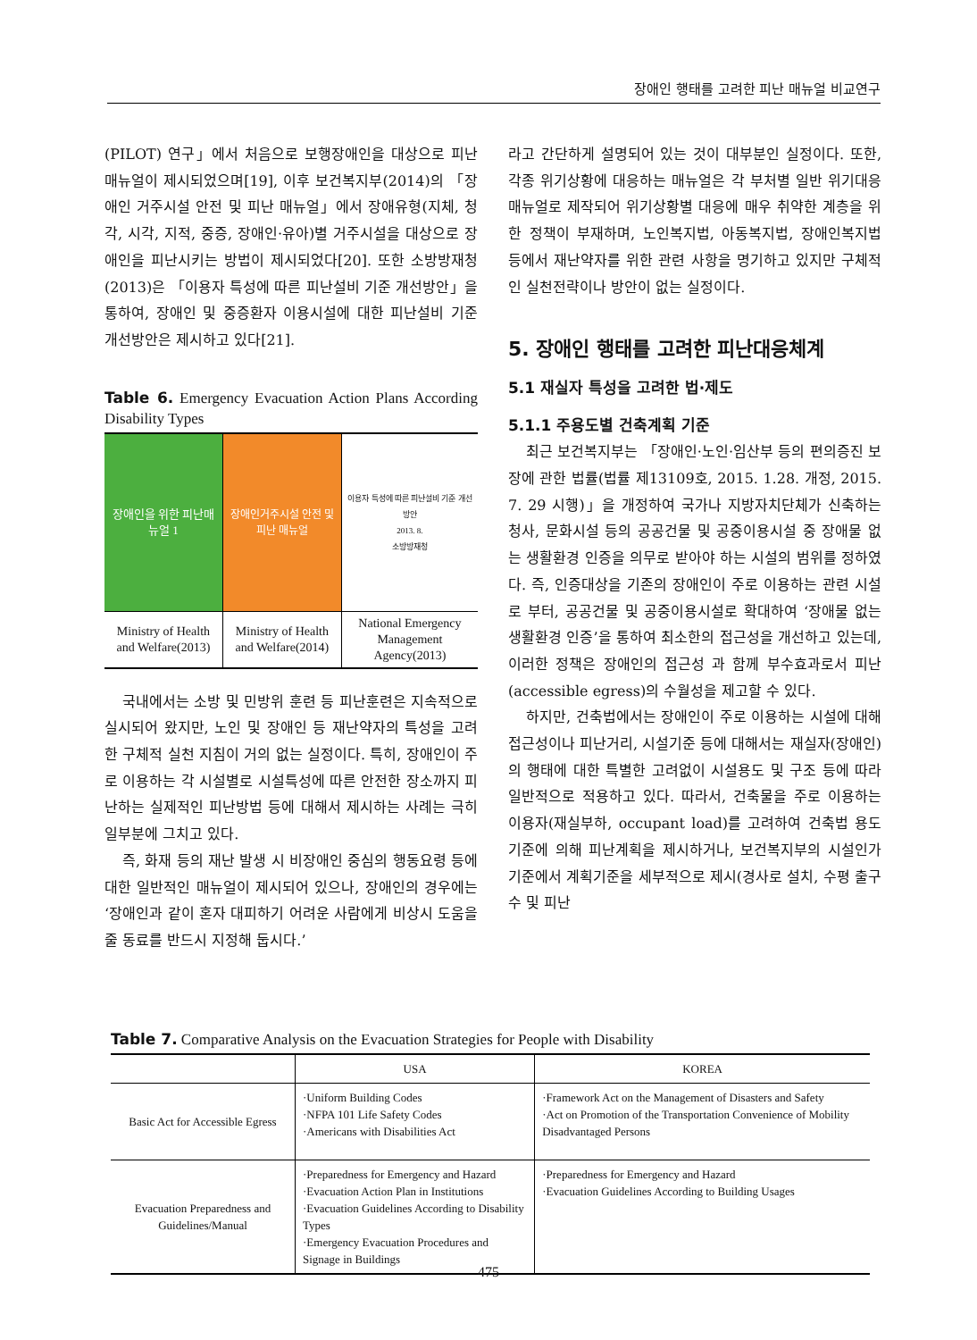장애인 행태를 고려한 피난 매뉴얼 비교연구
(PILOT) 연구」에서 처음으로 보행장애인을 대상으로 피난매뉴얼이 제시되었으며[19], 이후 보건복지부(2014)의 「장애인 거주시설 안전 및 피난 매뉴얼」에서 장애유형(지체, 청각, 시각, 지적, 중증, 장애인·유아)별 거주시설을 대상으로 장애인을 피난시키는 방법이 제시되었다[20]. 또한 소방방재청(2013)은 「이용자 특성에 따른 피난설비 기준 개선방안」을 통하여, 장애인 및 중증환자 이용시설에 대한 피난설비 기준 개선방안은 제시하고 있다[21].
Table 6. Emergency Evacuation Action Plans According Disability Types
| 장애인을 위한 피난매뉴얼 1 | 장애인거주시설 안전 및 피난 매뉴얼 | 이용자 특성에 따른 피난설비 기준 개선방안 2013. 8. 소방방재청 |
| Ministry of Health and Welfare(2013) | Ministry of Health and Welfare(2014) | National Emergency Management Agency(2013) |
국내에서는 소방 및 민방위 훈련 등 피난훈련은 지속적으로 실시되어 왔지만, 노인 및 장애인 등 재난약자의 특성을 고려한 구체적 실천 지침이 거의 없는 실정이다. 특히, 장애인이 주로 이용하는 각 시설별로 시설특성에 따른 안전한 장소까지 피난하는 실제적인 피난방법 등에 대해서 제시하는 사례는 극히 일부분에 그치고 있다.
즉, 화재 등의 재난 발생 시 비장애인 중심의 행동요령 등에 대한 일반적인 매뉴얼이 제시되어 있으나, 장애인의 경우에는 ‘장애인과 같이 혼자 대피하기 어려운 사람에게 비상시 도움을 줄 동료를 반드시 지정해 둡시다.’
라고 간단하게 설명되어 있는 것이 대부분인 실정이다. 또한, 각종 위기상황에 대응하는 매뉴얼은 각 부처별 일반 위기대응 매뉴얼로 제작되어 위기상황별 대응에 매우 취약한 계층을 위한 정책이 부재하며, 노인복지법, 아동복지법, 장애인복지법 등에서 재난약자를 위한 관련 사항을 명기하고 있지만 구체적인 실천전략이나 방안이 없는 실정이다.
5. 장애인 행태를 고려한 피난대응체계
5.1 재실자 특성을 고려한 법·제도
5.1.1 주용도별 건축계획 기준
최근 보건복지부는 「장애인·노인·임산부 등의 편의증진 보장에 관한 법률(법률 제13109호, 2015. 1.28. 개정, 2015. 7. 29 시행)」을 개정하여 국가나 지방자치단체가 신축하는 청사, 문화시설 등의 공공건물 및 공중이용시설 중 장애물 없는 생활환경 인증을 의무로 받아야 하는 시설의 범위를 정하였다. 즉, 인증대상을 기존의 장애인이 주로 이용하는 관련 시설로 부터, 공공건물 및 공중이용시설로 확대하여 ‘장애물 없는 생활환경 인증’을 통하여 최소한의 접근성을 개선하고 있는데, 이러한 정책은 장애인의 접근성 과 함께 부수효과로서 피난(accessible egress)의 수월성을 제고할 수 있다.
하지만, 건축법에서는 장애인이 주로 이용하는 시설에 대해 접근성이나 피난거리, 시설기준 등에 대해서는 재실자(장애인)의 행태에 대한 특별한 고려없이 시설용도 및 구조 등에 따라 일반적으로 적용하고 있다. 따라서, 건축물을 주로 이용하는 이용자(재실부하, occupant load)를 고려하여 건축법 용도기준에 의해 피난계획을 제시하거나, 보건복지부의 시설인가기준에서 계획기준을 세부적으로 제시(경사로 설치, 수평 출구 수 및 피난
Table 7. Comparative Analysis on the Evacuation Strategies for People with Disability
| | USA | KOREA |
| --- | --- | --- |
| Basic Act for Accessible Egress | ·Uniform Building Codes ·NFPA 101 Life Safety Codes ·Americans with Disabilities Act | ·Framework Act on the Management of Disasters and Safety ·Act on Promotion of the Transportation Convenience of Mobility Disadvantaged Persons |
| Evacuation Preparedness and Guidelines/Manual | ·Preparedness for Emergency and Hazard ·Evacuation Action Plan in Institutions ·Evacuation Guidelines According to Disability Types ·Emergency Evacuation Procedures and Signage in Buildings | ·Preparedness for Emergency and Hazard ·Evacuation Guidelines According to Building Usages |
475